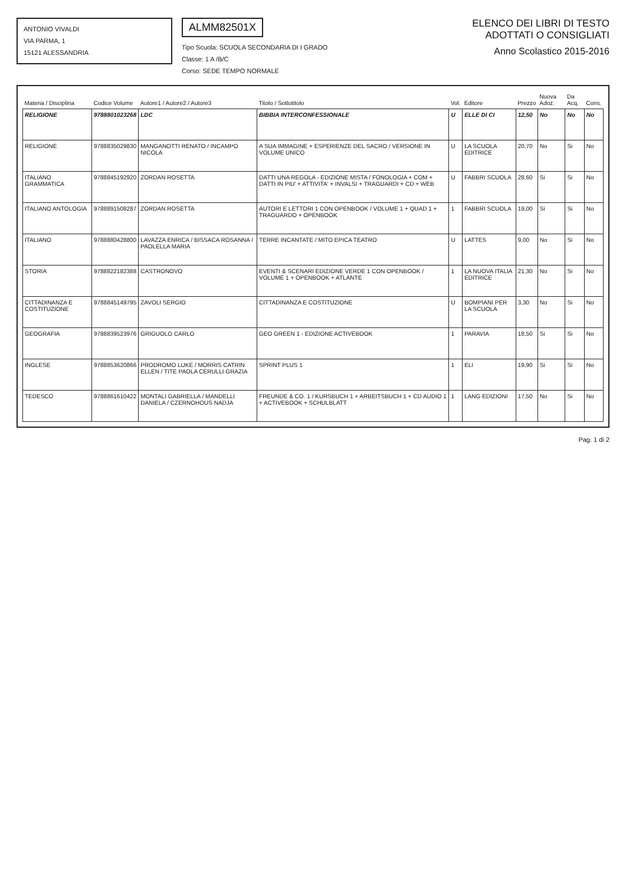ANTONIO VIVALDI
VIA PARMA, 1
15121 ALESSANDRIA
ALMM82501X
Tipo Scuola: SCUOLA SECONDARIA DI I GRADO
Classe: 1 A /B/C
Corso: SEDE TEMPO NORMALE
ELENCO DEI LIBRI DI TESTO
ADOTTATI O CONSIGLIATI
Anno Scolastico 2015-2016
| Materia / Disciplina | Codice Volume | Autore1 / Autore2 / Autore3 | Titolo / Sottotitolo | Vol. | Editore | Prezzo | Nuova Adoz. | Da Acq. | Cons. |
| --- | --- | --- | --- | --- | --- | --- | --- | --- | --- |
| RELIGIONE | 9788801023268 | LDC | BIBBIA INTERCONFESSIONALE | U | ELLE DI CI | 12,50 | No | No | No |
| RELIGIONE | 9788835029830 | MANGANOTTI RENATO / INCAMPO NICOLA | A SUA IMMAGINE + ESPERIENZE DEL SACRO / VERSIONE IN VOLUME UNICO | U | LA SCUOLA EDITRICE | 20,70 | No | Si | No |
| ITALIANO GRAMMATICA | 9788845192920 | ZORDAN ROSETTA | DATTI UNA REGOLA - EDIZIONE MISTA / FONOLOGIA + COM + DATTI IN PIU' + ATTIVITA' + INVALSI + TRAGUARDI + CD + WEB | U | FABBRI SCUOLA | 28,60 | Si | Si | No |
| ITALIANO ANTOLOGIA | 9788891508287 | ZORDAN ROSETTA | AUTORI E LETTORI 1 CON OPENBOOK / VOLUME 1 + QUAD 1 + TRAGUARDO + OPENBOOK | 1 | FABBRI SCUOLA | 19,00 | Si | Si | No |
| ITALIANO | 9788880428800 | LAVAZZA ENRICA / BISSACA ROSANNA / PAOLELLA MARIA | TERRE INCANTATE / MITO EPICA TEATRO | U | LATTES | 9,00 | No | Si | No |
| STORIA | 9788822182388 | CASTRONOVO | EVENTI & SCENARI EDIZIONE VERDE 1 CON OPENBOOK / VOLUME 1 + OPENBOOK + ATLANTE | 1 | LA NUOVA ITALIA EDITRICE | 21,30 | No | Si | No |
| CITTADINANZA E COSTITUZIONE | 9788845149795 | ZAVOLI SERGIO | CITTADINANZA E COSTITUZIONE | U | BOMPIANI PER LA SCUOLA | 3,30 | No | Si | No |
| GEOGRAFIA | 9788839523976 | GRIGUOLO CARLO | GEO GREEN 1 - EDIZIONE ACTIVEBOOK | 1 | PARAVIA | 18,50 | Si | Si | No |
| INGLESE | 9788853620866 | PRODROMO LUKE / MORRIS CATRIN ELLEN / TITE PAOLA CERULLI GRAZIA | SPRINT PLUS 1 | 1 | ELI | 19,90 | Si | Si | No |
| TEDESCO | 9788861610422 | MONTALI GABRIELLA / MANDELLI DANIELA / CZERNOHOUS NADJA | FREUNDE & CO. 1 / KURSBUCH 1 + ARBEITSBUCH 1 + CD AUDIO 1 + ACTIVEBOOK + SCHULBLATT | 1 | LANG EDIZIONI | 17,50 | No | Si | No |
Pag. 1 di 2